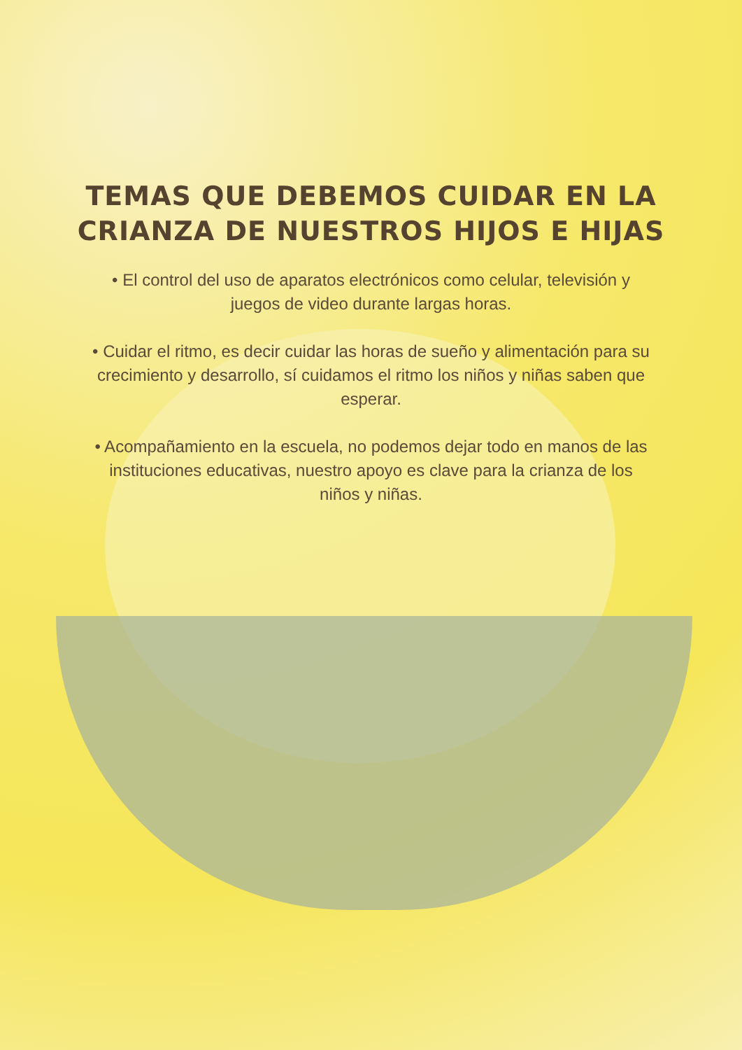TEMAS QUE DEBEMOS CUIDAR EN LA
CRIANZA DE NUESTROS HIJOS E HIJAS
• El control del uso de aparatos electrónicos como celular, televisión y juegos de video durante largas horas.
• Cuidar el ritmo, es decir cuidar las horas de sueño y alimentación para su crecimiento y desarrollo, sí cuidamos el ritmo los niños y niñas saben que esperar.
• Acompañamiento en la escuela, no podemos dejar todo en manos de las instituciones educativas, nuestro apoyo es clave para la crianza de los niños y niñas.